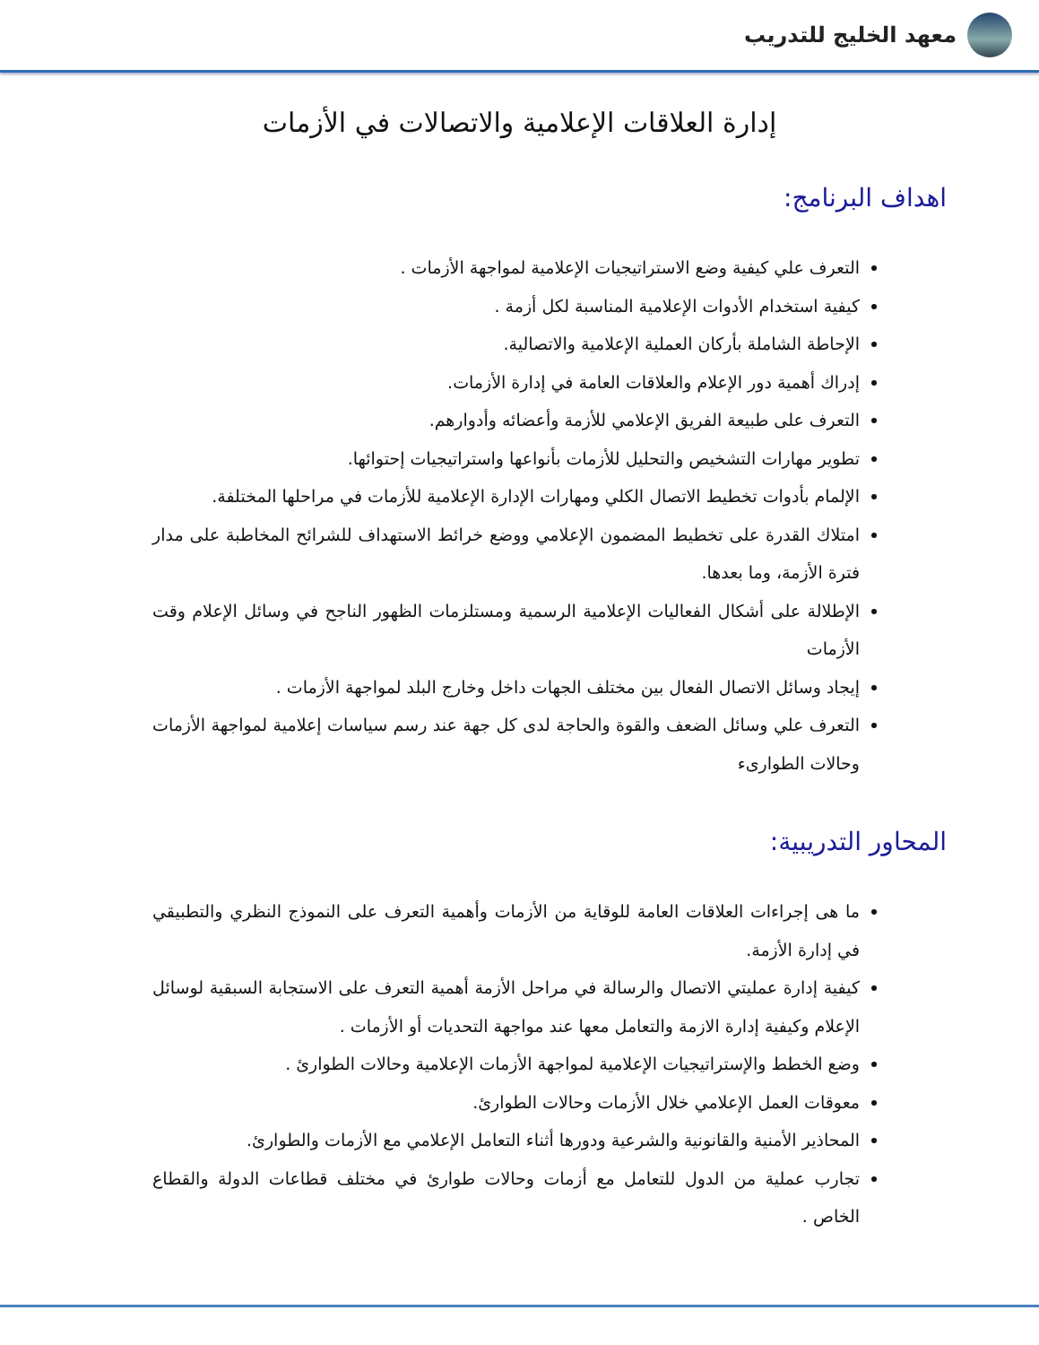معهد الخليج للتدريب
إدارة العلاقات الإعلامية والاتصالات في الأزمات
اهداف البرنامج:
التعرف علي كيفية وضع الاستراتيجيات الإعلامية لمواجهة الأزمات .
كيفية استخدام الأدوات الإعلامية المناسبة لكل أزمة .
الإحاطة الشاملة بأركان العملية الإعلامية والاتصالية.
إدراك أهمية دور الإعلام والعلاقات العامة في إدارة الأزمات.
التعرف على طبيعة الفريق الإعلامي للأزمة وأعضائه وأدوارهم.
تطوير مهارات التشخيص والتحليل للأزمات بأنواعها واستراتيجيات إحتوائها.
الإلمام بأدوات تخطيط الاتصال الكلي ومهارات الإدارة الإعلامية للأزمات في مراحلها المختلفة.
امتلاك القدرة على تخطيط المضمون الإعلامي ووضع خرائط الاستهداف للشرائح المخاطبة على مدار فترة الأزمة، وما بعدها.
الإطلالة على أشكال الفعاليات الإعلامية الرسمية ومستلزمات الظهور الناجح في وسائل الإعلام وقت الأزمات
إيجاد وسائل الاتصال الفعال بين مختلف الجهات داخل وخارج البلد لمواجهة الأزمات .
التعرف علي وسائل الضعف والقوة والحاجة لدى كل جهة عند رسم سياسات إعلامية لمواجهة الأزمات وحالات الطوارىء
المحاور التدريبية:
ما هى إجراءات العلاقات العامة للوقاية من الأزمات وأهمية التعرف على النموذج النظري والتطبيقي في إدارة الأزمة.
كيفية إدارة عمليتي الاتصال والرسالة في مراحل الأزمة أهمية التعرف على الاستجابة السبقية لوسائل الإعلام وكيفية إدارة الازمة والتعامل معها عند مواجهة التحديات أو الأزمات .
وضع الخطط والإستراتيجيات الإعلامية لمواجهة الأزمات الإعلامية وحالات الطوارئ .
معوقات العمل الإعلامي خلال الأزمات وحالات الطوارئ.
المحاذير الأمنية والقانونية والشرعية ودورها أثناء التعامل الإعلامي مع الأزمات والطوارئ.
تجارب عملية من الدول للتعامل مع أزمات وحالات طوارئ في مختلف قطاعات الدولة والقطاع الخاص .